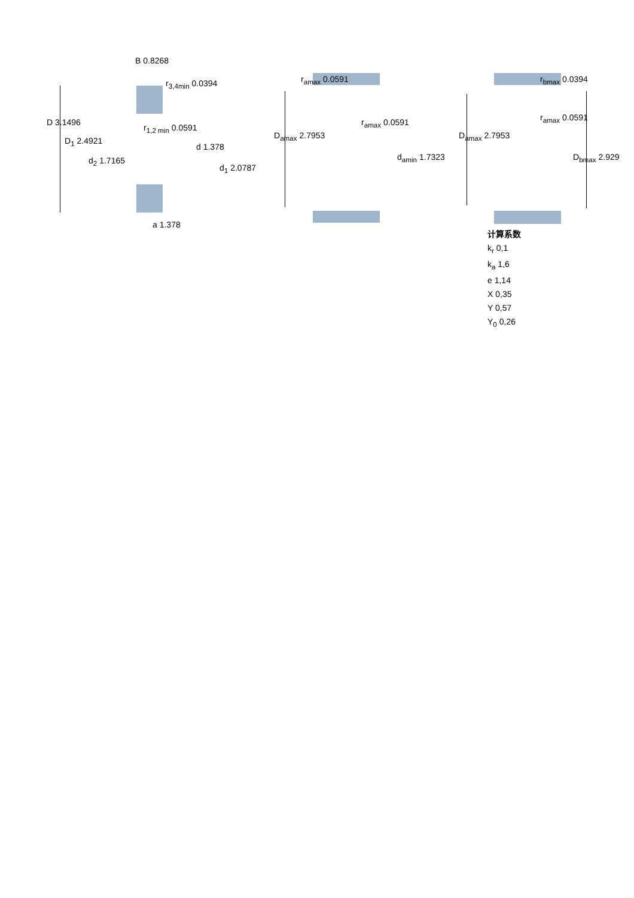B 0.8268
r<sub>3,4min</sub> 0.0394
D 3.1496
r<sub>1,2 min</sub> 0.0591
D<sub>1</sub> 2.4921
d 1.378
d<sub>2</sub> 1.7165
d<sub>1</sub> 2.0787
a 1.378
r<sub>amax</sub> 0.0591
r<sub>amax</sub> 0.0591
D<sub>amax</sub> 2.7953
d<sub>amin</sub> 1.7323
r<sub>bmax</sub> 0.0394
r<sub>amax</sub> 0.0591
D<sub>amax</sub> 2.7953
D<sub>bmax</sub> 2.929
计算系数
k<sub>r</sub> 0,1
k<sub>a</sub> 1,6
e 1,14
X 0,35
Y 0,57
Y<sub>0</sub> 0,26